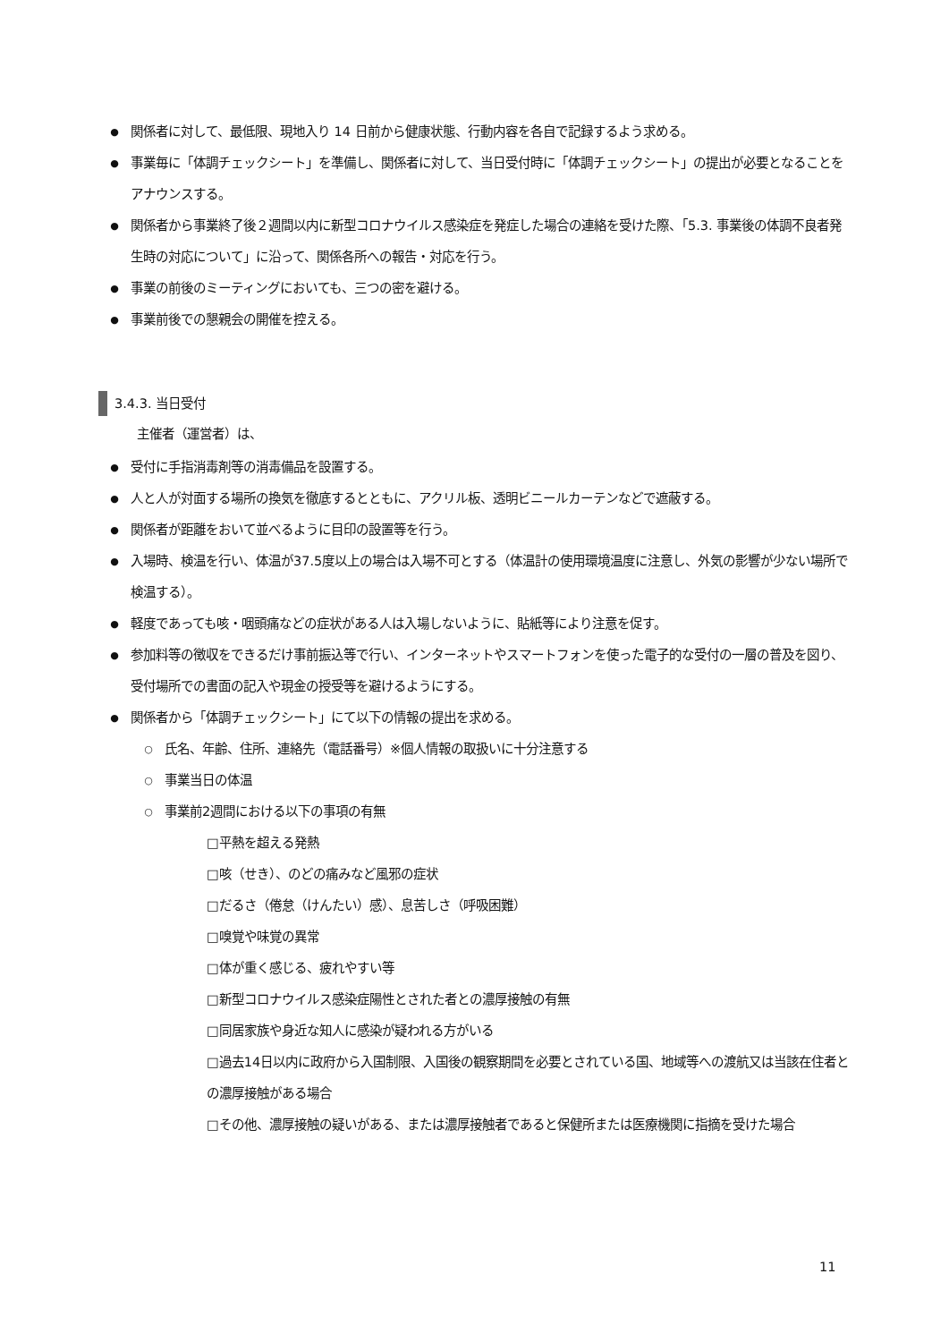● 関係者に対して、最低限、現地入り 14 日前から健康状態、行動内容を各自で記録するよう求める。
● 事業毎に「体調チェックシート」を準備し、関係者に対して、当日受付時に「体調チェックシート」の提出が必要となることをアナウンスする。
● 関係者から事業終了後２週間以内に新型コロナウイルス感染症を発症した場合の連絡を受けた際、「5.3. 事業後の体調不良者発生時の対応について」に沿って、関係各所への報告・対応を行う。
● 事業の前後のミーティングにおいても、三つの密を避ける。
● 事業前後での懇親会の開催を控える。
3.4.3. 当日受付
主催者（運営者）は、
● 受付に手指消毒剤等の消毒備品を設置する。
● 人と人が対面する場所の換気を徹底するとともに、アクリル板、透明ビニールカーテンなどで遮蔽する。
● 関係者が距離をおいて並べるように目印の設置等を行う。
● 入場時、検温を行い、体温が37.5度以上の場合は入場不可とする（体温計の使用環境温度に注意し、外気の影響が少ない場所で検温する）。
● 軽度であっても咳・咽頭痛などの症状がある人は入場しないように、貼紙等により注意を促す。
● 参加料等の徴収をできるだけ事前振込等で行い、インターネットやスマートフォンを使った電子的な受付の一層の普及を図り、受付場所での書面の記入や現金の授受等を避けるようにする。
● 関係者から「体調チェックシート」にて以下の情報の提出を求める。
○ 氏名、年齢、住所、連絡先（電話番号）※個人情報の取扱いに十分注意する
○ 事業当日の体温
○ 事業前2週間における以下の事項の有無
□平熱を超える発熱
□咳（せき）、のどの痛みなど風邪の症状
□だるさ（倦怠（けんたい）感）、息苦しさ（呼吸困難）
□嗅覚や味覚の異常
□体が重く感じる、疲れやすい等
□新型コロナウイルス感染症陽性とされた者との濃厚接触の有無
□同居家族や身近な知人に感染が疑われる方がいる
□過去14日以内に政府から入国制限、入国後の観察期間を必要とされている国、地域等への渡航又は当該在住者との濃厚接触がある場合
□その他、濃厚接触の疑いがある、または濃厚接触者であると保健所または医療機関に指摘を受けた場合
11